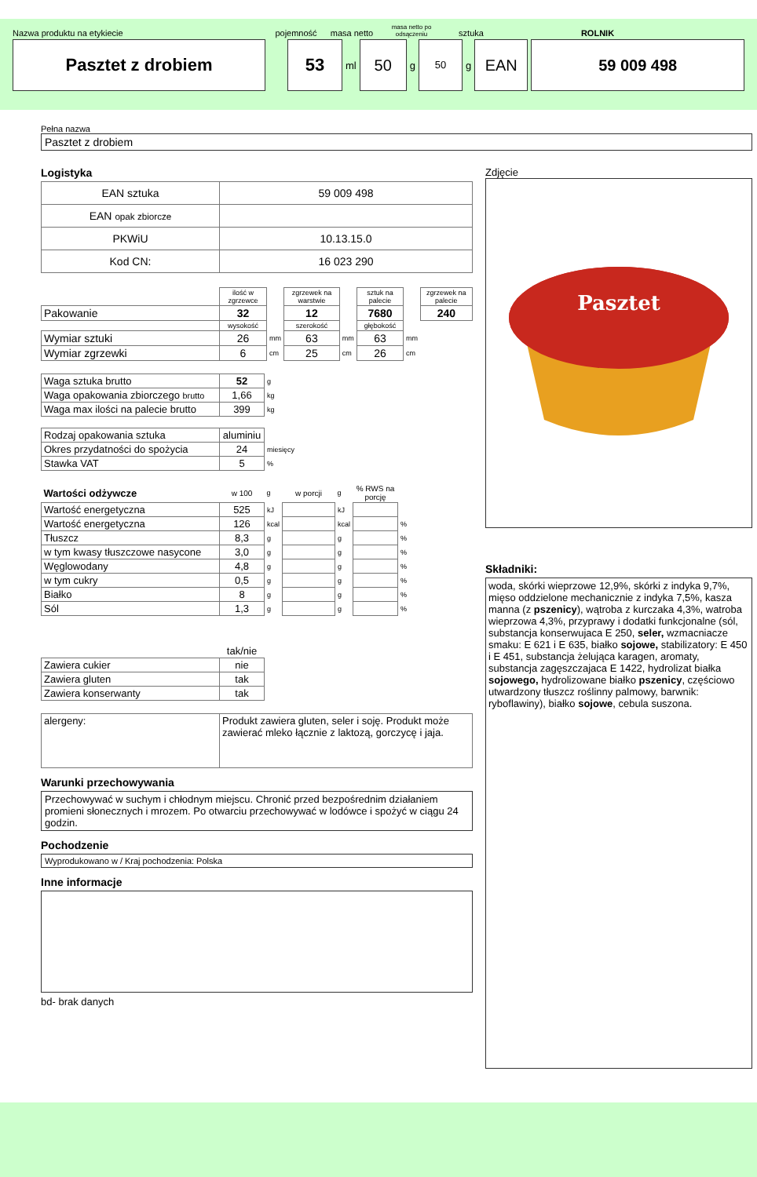Nazwa produktu na etykiecie
pojemność
masa netto
masa netto po odsączeniu
sztuka
ROLNIK
Pasztet z drobiem 53
ml
50
g
50
g
EAN 59 009 498
Pełna nazwa
Pasztet z drobiem
Logistyka
| EAN sztuka | 59 009 498 |
| EAN opak zbiorcze | |
| PKWiU | 10.13.15.0 |
| Kod CN: | 16 023 290 |
| | ilość w zgrzewce | | zgrzewek na warstwie | | sztuk na palecie | | zgrzewek na palecie |
| Pakowanie | 32 | | 12 | | 7680 | | 240 |
| | wysokość | | szerokość | | głębokość | | |
| Wymiar sztuki | 26 | mm | 63 | mm | 63 | mm | |
| Wymiar zgrzewki | 6 | cm | 25 | cm | 26 | cm | |
| Waga sztuka brutto | 52 | g |
| Waga opakowania zbiorczego brutto | 1,66 | kg |
| Waga max ilości na palecie brutto | 399 | kg |
| Rodzaj opakowania sztuka | aluminiu | |
| Okres przydatności do spożycia | 24 | miesięcy |
| Stawka VAT | 5 | % |
| Wartości odżywcze | w 100 | g | w porcji | g | % RWS na porcję | |
| Wartość energetyczna | 525 | kJ | | kJ | | |
| Wartość energetyczna | 126 | kcal | | kcal | | % |
| Tłuszcz | 8,3 | g | | g | | % |
| w tym kwasy tłuszczowe nasycone | 3,0 | g | | g | | % |
| Węglowodany | 4,8 | g | | g | | % |
| w tym cukry | 0,5 | g | | g | | % |
| Białko | 8 | g | | g | | % |
| Sól | 1,3 | g | | g | | % |
| | tak/nie |
| Zawiera cukier | nie |
| Zawiera gluten | tak |
| Zawiera konserwanty | tak |
| alergeny: | Produkt zawiera gluten, seler i soję. Produkt może zawierać mleko łącznie z laktozą, gorczycę i jaja. |
Warunki przechowywania
Przechowywać w suchym i chłodnym miejscu. Chronić przed bezpośrednim działaniem promieni słonecznych i mrozem. Po otwarciu przechowywać w lodówce i spożyć w ciągu 24 godzin.
Pochodzenie
Wyprodukowano w / Kraj pochodzenia: Polska
Inne informacje
bd- brak danych
Zdjęcie
Pasztet
Składniki:
woda, skórki wieprzowe 12,9%, skórki z indyka 9,7%, mięso oddzielone mechanicznie z indyka 7,5%, kasza manna (z pszenicy), wątroba z kurczaka 4,3%, watroba wieprzowa 4,3%, przyprawy i dodatki funkcjonalne (sól, substancja konserwujaca E 250, seler, wzmacniacze smaku: E 621 i E 635, białko sojowe, stabilizatory: E 450 i E 451, substancja żelująca karagen, aromaty, substancja zagęszczajaca E 1422, hydrolizat białka sojowego, hydrolizowane białko pszenicy, częściowo utwardzony tłuszcz roślinny palmowy, barwnik: ryboflawiny), białko sojowe, cebula suszona.